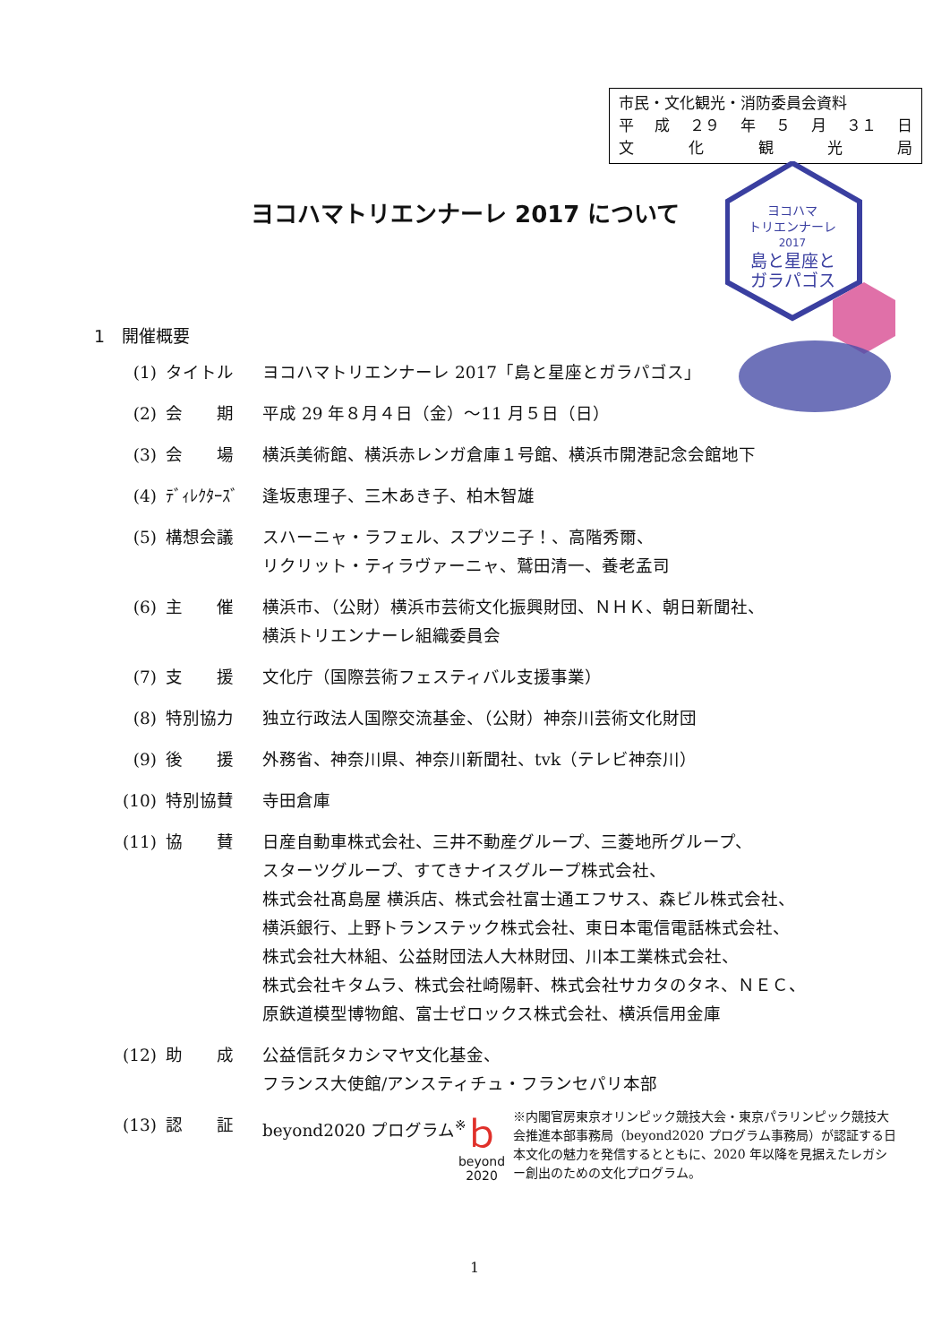市民・文化観光・消防委員会資料
平 成 ２９ 年 ５ 月 ３１ 日
文化観光局
ヨコハマトリエンナーレ 2017 について
ヨコハマ
トリエンナーレ
2017
島と星座と
ガラパゴス
1　開催概要
(1) タイトル ヨコハマトリエンナーレ 2017「島と星座とガラパゴス」
(2) 会　　期 平成 29 年８月４日（金）～11 月５日（日）
(3) 会　　場 横浜美術館、横浜赤レンガ倉庫１号館、横浜市開港記念会館地下
(4) ﾃﾞｨﾚｸﾀｰｽﾞ 逢坂恵理子、三木あき子、柏木智雄
(5) 構想会議 スハーニャ・ラフェル、スプツニ子！、高階秀爾、
リクリット・ティラヴァーニャ、鷲田清一、養老孟司
(6) 主　　催 横浜市、（公財）横浜市芸術文化振興財団、ＮＨＫ、朝日新聞社、
横浜トリエンナーレ組織委員会
(7) 支　　援 文化庁（国際芸術フェスティバル支援事業）
(8) 特別協力 独立行政法人国際交流基金、（公財）神奈川芸術文化財団
(9) 後　　援 外務省、神奈川県、神奈川新聞社、tvk（テレビ神奈川）
(10) 特別協賛 寺田倉庫
(11) 協　　賛 日産自動車株式会社、三井不動産グループ、三菱地所グループ、
スターツグループ、すてきナイスグループ株式会社、
株式会社髙島屋 横浜店、株式会社富士通エフサス、森ビル株式会社、
横浜銀行、上野トランステック株式会社、東日本電信電話株式会社、
株式会社大林組、公益財団法人大林財団、川本工業株式会社、
株式会社キタムラ、株式会社崎陽軒、株式会社サカタのタネ、ＮＥＣ、
原鉄道模型博物館、富士ゼロックス株式会社、横浜信用金庫
(12) 助　　成 公益信託タカシマヤ文化基金、
フランス大使館/アンスティチュ・フランセパリ本部
(13) 認　　証 beyond2020 プログラム<sup>※</sup>
ｂ
beyond
2020
※内閣官房東京オリンピック競技大会・東京パラリンピック競技大会推進本部事務局（beyond2020 プログラム事務局）が認証する日本文化の魅力を発信するとともに、2020 年以降を見据えたレガシー創出のための文化プログラム。
1